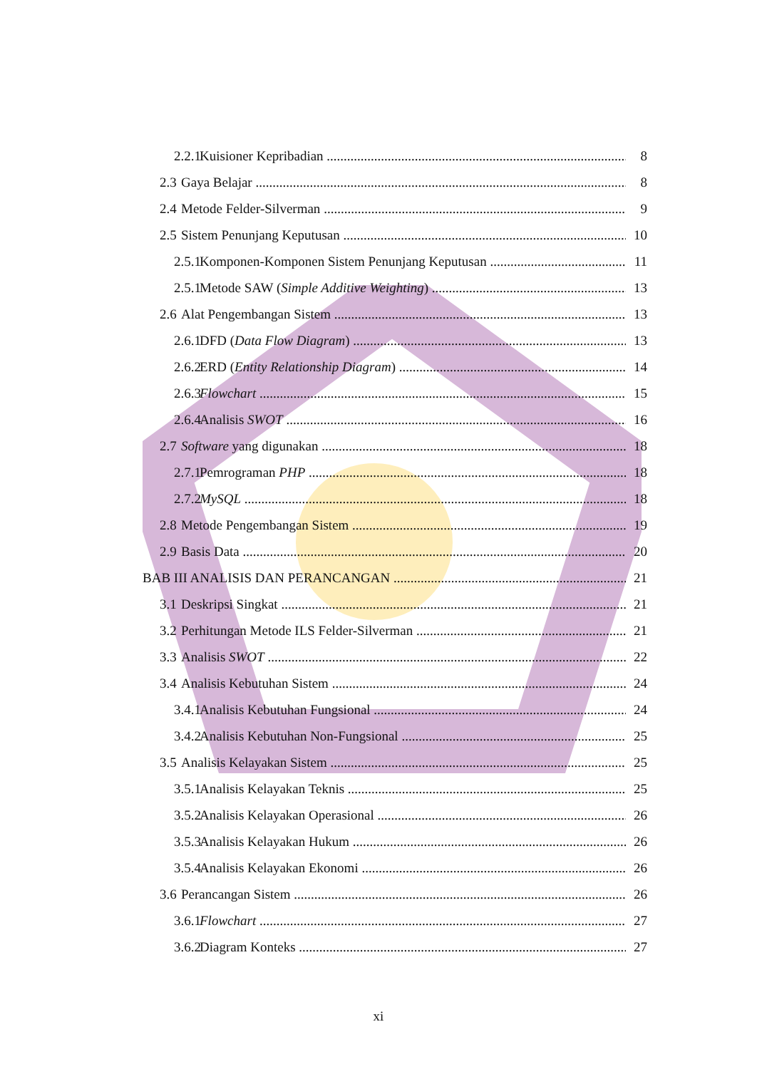2.2.1 Kuisioner Kepribadian 8
2.3 Gaya Belajar 8
2.4 Metode Felder-Silverman 9
2.5 Sistem Penunjang Keputusan 10
2.5.1 Komponen-Komponen Sistem Penunjang Keputusan 11
2.5.1 Metode SAW (Simple Additive Weighting) 13
2.6 Alat Pengembangan Sistem 13
2.6.1 DFD (Data Flow Diagram) 13
2.6.2 ERD (Entity Relationship Diagram) 14
2.6.3 Flowchart 15
2.6.4 Analisis SWOT 16
2.7 Software yang digunakan 18
2.7.1 Pemrograman PHP 18
2.7.2 MySQL 18
2.8 Metode Pengembangan Sistem 19
2.9 Basis Data 20
BAB III ANALISIS DAN PERANCANGAN 21
3.1 Deskripsi Singkat 21
3.2 Perhitungan Metode ILS Felder-Silverman 21
3.3 Analisis SWOT 22
3.4 Analisis Kebutuhan Sistem 24
3.4.1 Analisis Kebutuhan Fungsional 24
3.4.2 Analisis Kebutuhan Non-Fungsional 25
3.5 Analisis Kelayakan Sistem 25
3.5.1 Analisis Kelayakan Teknis 25
3.5.2 Analisis Kelayakan Operasional 26
3.5.3 Analisis Kelayakan Hukum 26
3.5.4 Analisis Kelayakan Ekonomi 26
3.6 Perancangan Sistem 26
3.6.1 Flowchart 27
3.6.2 Diagram Konteks 27
xi